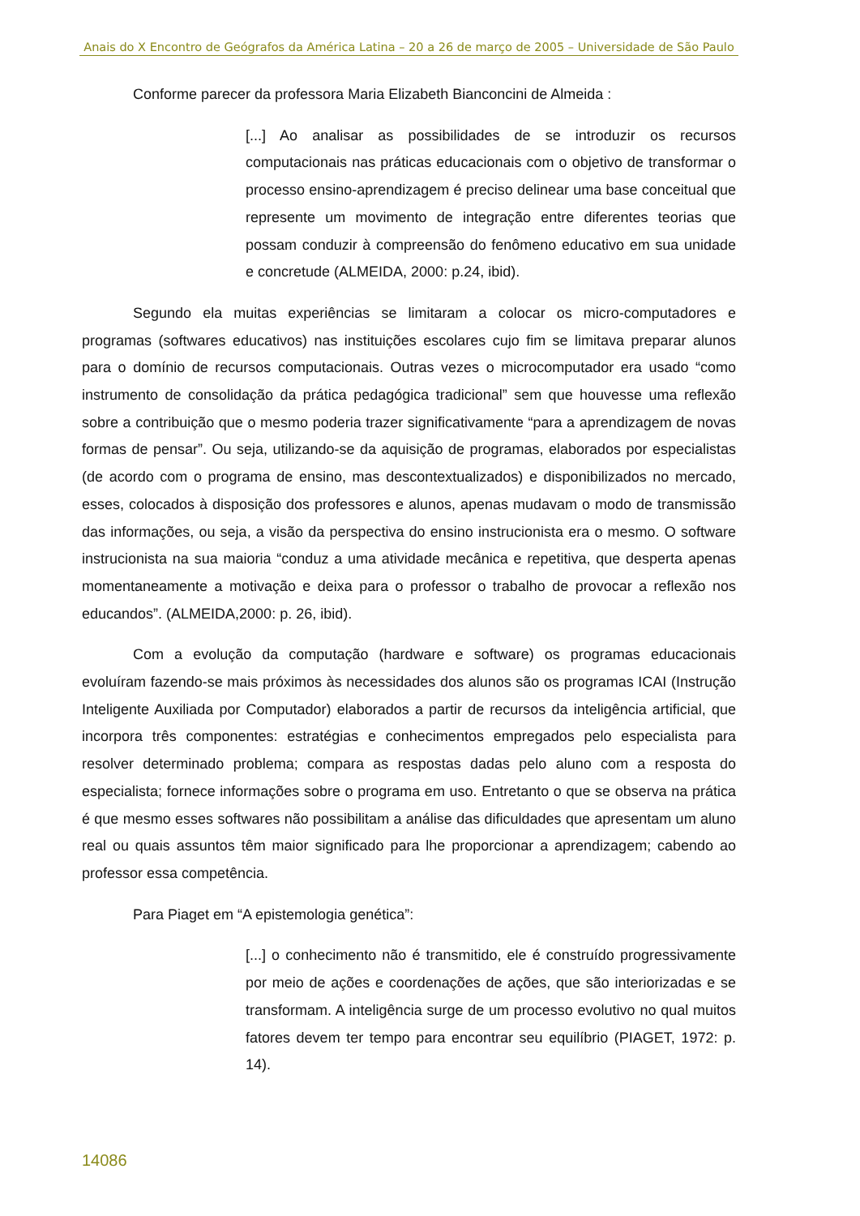Anais do X Encontro de Geógrafos da América Latina – 20 a 26 de março de 2005 – Universidade de São Paulo
Conforme parecer da professora Maria Elizabeth Bianconcini de Almeida :
[...] Ao analisar as possibilidades de se introduzir os recursos computacionais nas práticas educacionais com o objetivo de transformar o processo ensino-aprendizagem é preciso delinear uma base conceitual que represente um movimento de integração entre diferentes teorias que possam conduzir à compreensão do fenômeno educativo em sua unidade e concretude (ALMEIDA, 2000: p.24, ibid).
Segundo ela muitas experiências se limitaram a colocar os micro-computadores e programas (softwares educativos) nas instituições escolares cujo fim se limitava preparar alunos para o domínio de recursos computacionais. Outras vezes o microcomputador era usado “como instrumento de consolidação da prática pedagógica tradicional” sem que houvesse uma reflexão sobre a contribuição que o mesmo poderia trazer significativamente “para a aprendizagem de novas formas de pensar”. Ou seja, utilizando-se da aquisição de programas, elaborados por especialistas (de acordo com o programa de ensino, mas descontextualizados) e disponibilizados no mercado, esses, colocados à disposição dos professores e alunos, apenas mudavam o modo de transmissão das informações, ou seja, a visão da perspectiva do ensino instrucionista era o mesmo. O software instrucionista na sua maioria “conduz a uma atividade mecânica e repetitiva, que desperta apenas momentaneamente a motivação e deixa para o professor o trabalho de provocar a reflexão nos educandos”. (ALMEIDA,2000: p. 26, ibid).
Com a evolução da computação (hardware e software) os programas educacionais evoluíram fazendo-se mais próximos às necessidades dos alunos são os programas ICAI (Instrução Inteligente Auxiliada por Computador) elaborados a partir de recursos da inteligência artificial, que incorpora três componentes: estratégias e conhecimentos empregados pelo especialista para resolver determinado problema; compara as respostas dadas pelo aluno com a resposta do especialista; fornece informações sobre o programa em uso. Entretanto o que se observa na prática é que mesmo esses softwares não possibilitam a análise das dificuldades que apresentam um aluno real ou quais assuntos têm maior significado para lhe proporcionar a aprendizagem; cabendo ao professor essa competência.
Para Piaget em “A epistemologia genética”:
[...] o conhecimento não é transmitido, ele é construído progressivamente por meio de ações e coordenações de ações, que são interiorizadas e se transformam. A inteligência surge de um processo evolutivo no qual muitos fatores devem ter tempo para encontrar seu equilíbrio (PIAGET, 1972: p. 14).
14086